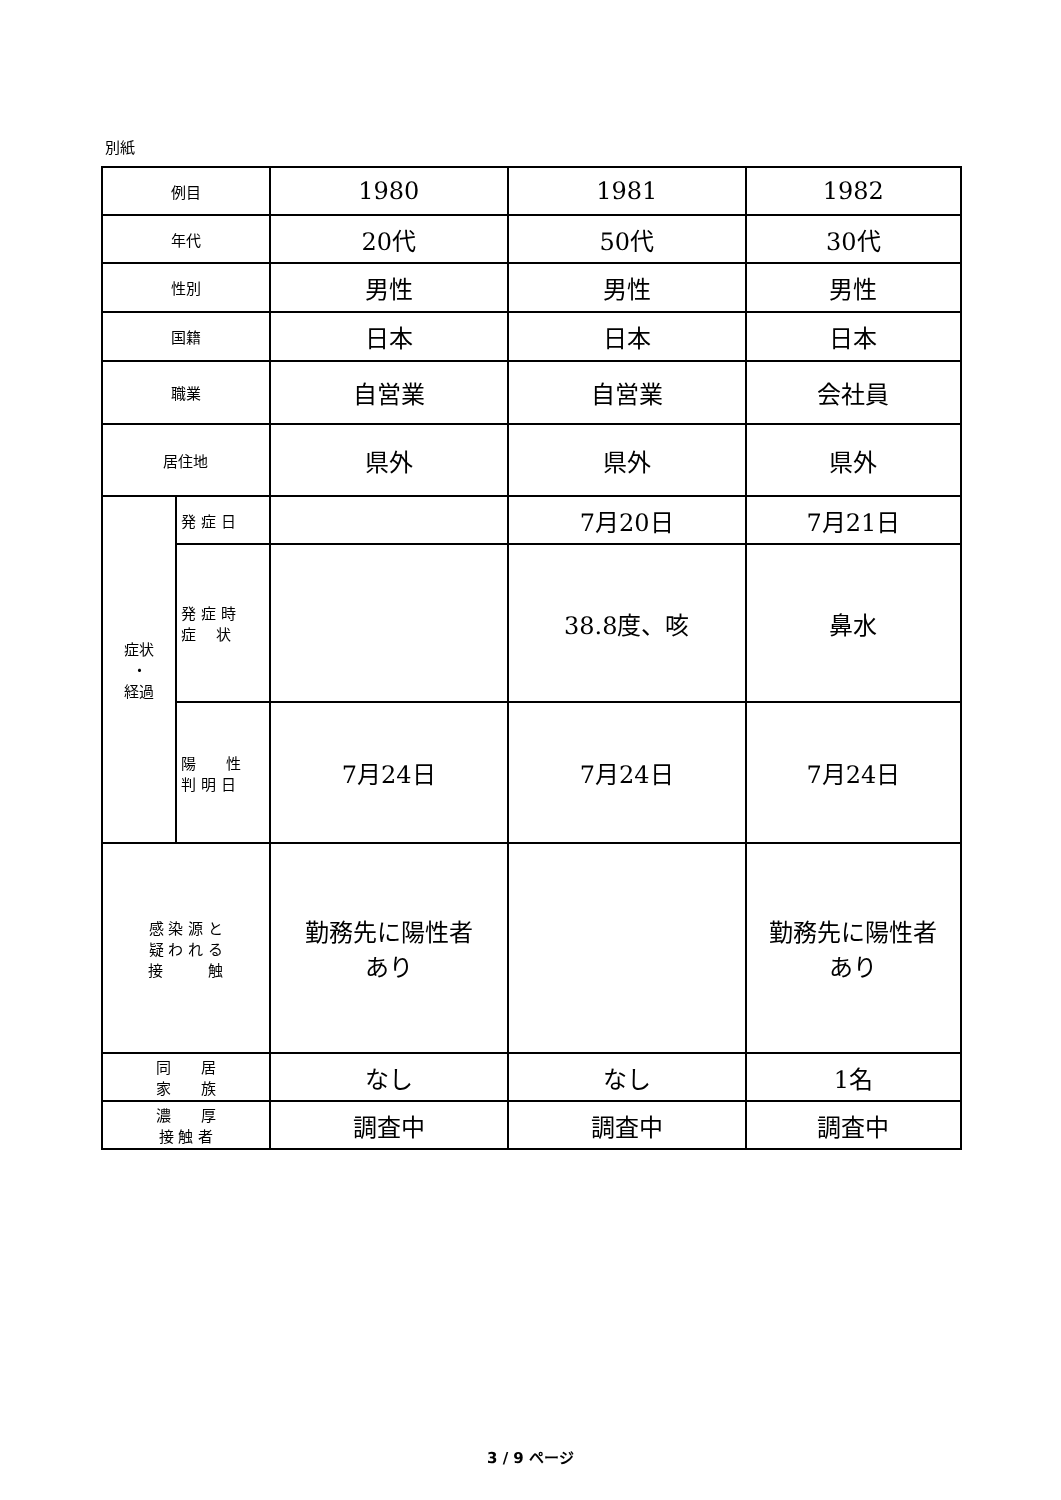別紙
| 例目 | | 1980 | 1981 | 1982 |
| 年代 | | 20代 | 50代 | 30代 |
| 性別 | | 男性 | 男性 | 男性 |
| 国籍 | | 日本 | 日本 | 日本 |
| 職業 | | 自営業 | 自営業 | 会社員 |
| 居住地 | | 県外 | 県外 | 県外 |
| 症状 ・ 経過 | 発 症 日 | | 7月20日 | 7月21日 |
| | 発 症 時 症 状 | | 38.8度、咳 | 鼻水 |
| | 陽 性 判 明 日 | 7月24日 | 7月24日 | 7月24日 |
| 感 染 源 と 疑 わ れ る 接 触 | | 勤務先に陽性者 あり | | 勤務先に陽性者 あり |
| 同 居 家 族 | | なし | なし | 1名 |
| 濃 厚 接 触 者 | | 調査中 | 調査中 | 調査中 |
3 / 9 ページ